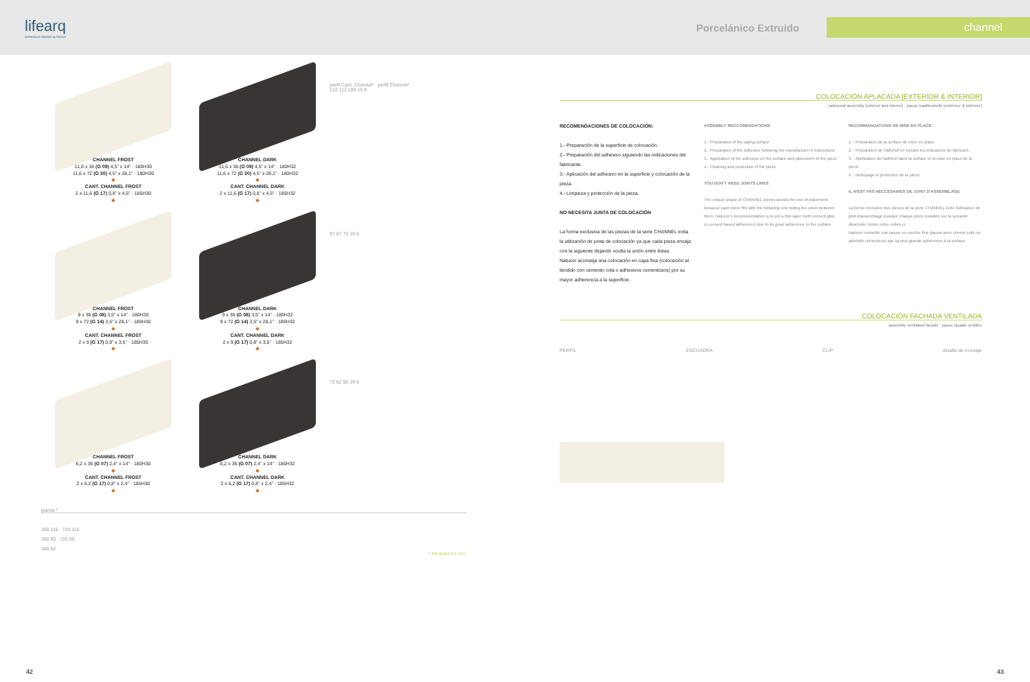lifearq
architectural collection by Natucer
Porcelánico Extruido
channel
CHANNEL FROST
11,6 x 36 (G 09) 4,5” x 14” · 180H30
11,6 x 72 (G 30) 4,5” x 28,1” · 180H30
◆
CANT. CHANNEL FROST
2 x 11,6 (G 17) 0,8” x 4,5” · 185H30
◆
CHANNEL DARK
11,6 x 36 (G 09) 4,5” x 14” · 180H32
11,6 x 72 (G 30) 4,5” x 28,1” · 180H32
◆
CANT. CHANNEL DARK
2 x 11,6 (G 17) 0,8” x 4,5” · 185H32
◆
perfil Cant. Channel* perfil Channel*
122 112 100 19 8
CHANNEL FROST
9 x 36 (G 08) 3,5” x 14” · 180H30
9 x 72 (G 14) 3,5” x 28,1” · 180H30
◆
CANT. CHANNEL FROST
2 x 9 (G 17) 0,8” x 3,5” · 185H30
◆
CHANNEL DARK
9 x 36 (G 08) 3,5” x 14” · 180H32
9 x 72 (G 14) 3,5” x 28,1” · 180H32
◆
CANT. CHANNEL DARK
2 x 9 (G 17) 0,8” x 3,5” · 185H32
◆
97 87 75 19 8
CHANNEL FROST
6,2 x 36 (G 07) 2,4” x 14” · 180H30
◆
CANT. CHANNEL FROST
2 x 6,2 (G 17) 0,8” x 2,4” · 185H30
◆
CHANNEL DARK
6,2 x 36 (G 07) 2,4” x 14” · 180H32
◆
CANT. CHANNEL DARK
2 x 6,2 (G 17) 0,8” x 2,4” · 185H32
◆
72 62 50 19 8
planta *
360 116 720 116
360 90 720 90
360 62
* Medidas en mm.
COLOCACIÓN APLACADA [EXTERIOR & INTERIOR]
radicional assembly [exterior and interior] · pause traditionnelle [extérieur & intérieur]
RECOMENDACIONES DE COLOCACIÓN:
1.- Preparación de la superficie de colocación.
2.- Preparación del adhesivo siguiendo las indicaciones del fabricante.
3.- Aplicación del adhesivo en la superficie y colocación de la pieza.
4.- Limpieza y protección de la pieza.
NO NECESITA JUNTA DE COLOCACIÓN
La forma exclusiva de las piezas de la serie CHANNEL evita la utilización de junta de colocación ya que cada pieza encaja con la siguiente dejando oculta la unión entre éstas.
Natucer aconseja una colocación en capa fina (colocación al tendido con cemento cola o adhesivos cementosos) por su mayor adherencia a la superficie.
ASSEMBLY RECCOMENDATIONS
1.- Preparation of the laying surface
2.- Preparation of the adhesive following the manufacturer's instructions
3.- Application of the adhesive on the surface and placement of the piece
4.- Cleaning and protection of the piece
YOU DON'T NEED JOINTS LINES
The unique shape of CHANNEL pieces avoids the use of placement because each piece fits with the following one hiding the union between them. Natucer's recommendation is to put a thin layer (with cement glue or cement based adhesives) due to its great adherence to the surface.
RECOMMANDATIONS DE MISE EN PLACE:
1. - Préparation de la surface de mise en place.
2. - Préparation de l'adhésif en suivant les indications du fabricant.
3. - Application de l'adhésif dans la surface et la mise en place de la pièce.
4. - Nettoyage et protection de la pièce.
IL N'EST PAS NECCESAIRES DE JOINT D'ASSEMBLAGE
La forme exclusive des pièces de la série CHANNEL évite l'utilisation de joint d'assemblage puisque chaque pièce installée sur la suivante dissimule l'union entre celles-ci.
Natucer conseille une pause en couche fine (pause avec ciment colle ou adhésifs cémenteux) par sa plus grande adhérence à la surface.
COLOCACIÓN FACHADA VENTILADA
assembly ventilated facade · pause façade ventilée
PERFIL ESCUADRA CLIP detalle de montaje
42 43